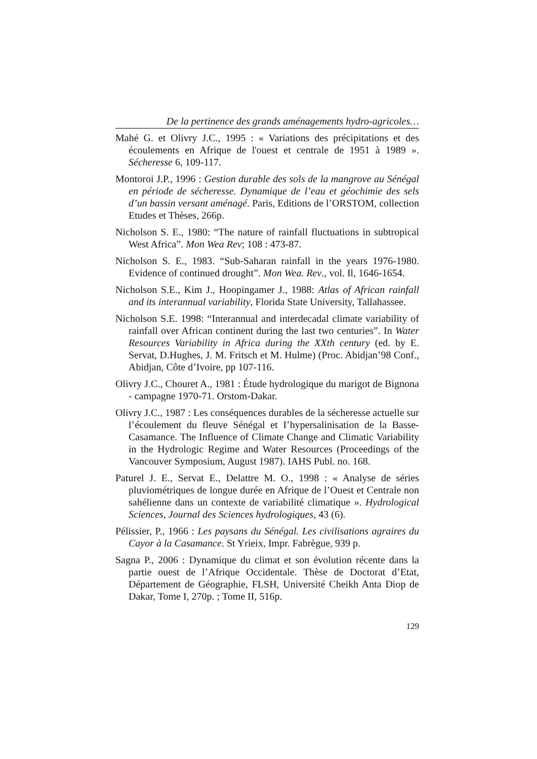De la pertinence des grands aménagements hydro-agricoles…
Mahé G. et Olivry J.C., 1995 : « Variations des précipitations et des écoulements en Afrique de l'ouest et centrale de 1951 à 1989 ». Sécheresse 6, 109-117.
Montoroi J.P., 1996 : Gestion durable des sols de la mangrove au Sénégal en période de sécheresse. Dynamique de l’eau et géochimie des sels d’un bassin versant aménagé. Paris, Editions de l’ORSTOM, collection Etudes et Thèses, 266p.
Nicholson S. E., 1980: “The nature of rainfall fluctuations in subtropical West Africa”. Mon Wea Rev; 108 : 473-87.
Nicholson S. E., 1983. “Sub-Saharan rainfall in the years 1976-1980. Evidence of continued drought”. Mon Wea. Rev., vol. Il, 1646-1654.
Nicholson S.E., Kim J., Hoopingamer J., 1988: Atlas of African rainfall and its interannual variability, Florida State University, Tallahassee.
Nicholson S.E. 1998: “Interannual and interdecadal climate variability of rainfall over African continent during the last two centuries”. In Water Resources Variability in Africa during the XXth century (ed. by E. Servat, D.Hughes, J. M. Fritsch et M. Hulme) (Proc. Abidjan’98 Conf., Abidjan, Côte d’Ivoire, pp 107-116.
Olivry J.C., Chouret A., 1981 : Étude hydrologique du marigot de Bignona - campagne 1970-71. Orstom-Dakar.
Olivry J.C., 1987 : Les conséquences durables de la sécheresse actuelle sur l’écoulement du fleuve Sénégal et I’hypersalinisation de la Basse-Casamance. The Influence of Climate Change and Climatic Variability in the Hydrologic Regime and Water Resources (Proceedings of the Vancouver Symposium, August 1987). IAHS Publ. no. 168.
Paturel J. E., Servat E., Delattre M. O., 1998 : « Analyse de séries pluviométriques de longue durée en Afrique de l’Ouest et Centrale non sahélienne dans un contexte de variabilité climatique ». Hydrological Sciences, Journal des Sciences hydrologiques, 43 (6).
Pélissier, P., 1966 : Les paysans du Sénégal. Les civilisations agraires du Cayor à la Casamance. St Yrieix, Impr. Fabrègue, 939 p.
Sagna P., 2006 : Dynamique du climat et son évolution récente dans la partie ouest de l’Afrique Occidentale. Thèse de Doctorat d’Etat, Département de Géographie, FLSH, Université Cheikh Anta Diop de Dakar, Tome I, 270p. ; Tome II, 516p.
129